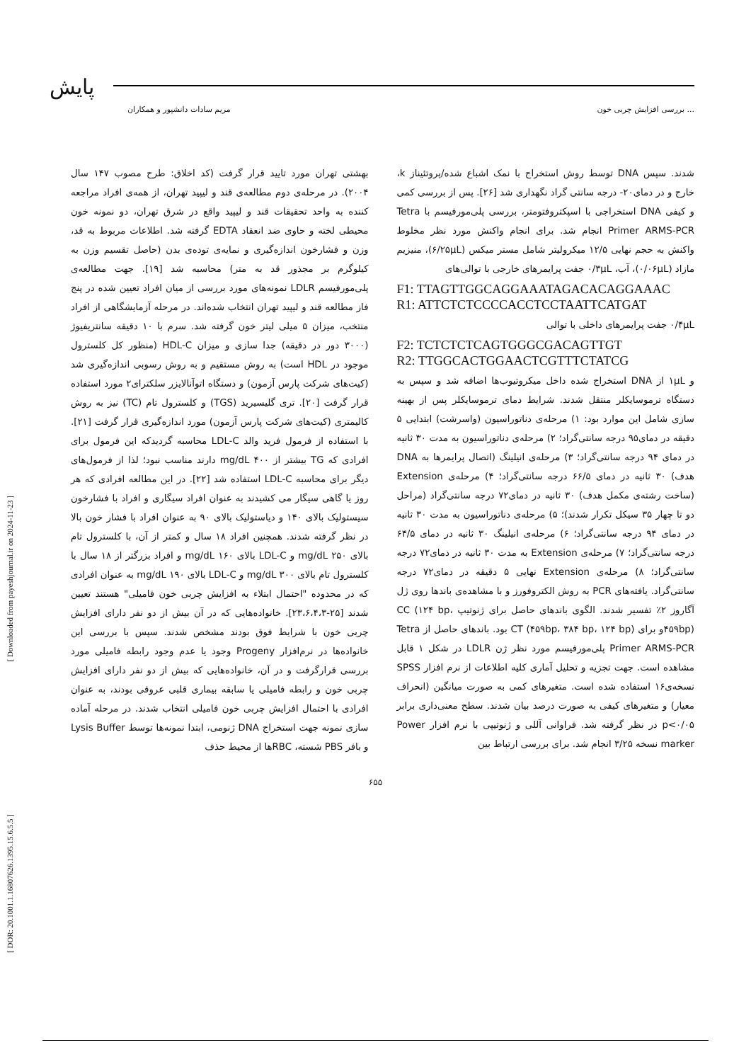پایش
مریم سادات دانشپور و همکاران بررسی افزایش چربی خون ...
بهشتی تهران مورد تایید قرار گرفت (کد اخلاق: طرح مصوب ۱۴۷ سال ۲۰۰۴). در مرحله‌ی دوم مطالعه‌ی قند و لیپید تهران، از همه‌ی افراد مراجعه کننده به واحد تحقیقات قند و لیپید واقع در شرق تهران، دو نمونه خون محیطی لخته و حاوی ضد انعقاد EDTA گرفته شد. اطلاعات مربوط به قد، وزن و فشارخون اندازه‌گیری و نمایه‌ی توده‌ی بدن (حاصل تقسیم وزن به کیلوگرم بر مجذور قد به متر) محاسبه شد [۱۹]. جهت مطالعه‌ی پلی‌مورفیسم LDLR نمونه‌های مورد بررسی از میان افراد تعیین شده در پنج فاز مطالعه قند و لیپید تهران انتخاب شده‌اند. در مرحله آزمایشگاهی از افراد منتخب، میزان ۵ میلی لیتر خون گرفته شد. سرم با ۱۰ دقیقه سانتریفیوژ (۳۰۰۰ دور در دقیقه) جدا سازی و میزان HDL-C (منظور کل کلسترول موجود در HDL است) به روش مستقیم و به روش رسوبی اندازه‌گیری شد (کیت‌های شرکت پارس آزمون) و دستگاه اتوآنالایزر سلکترای۲ مورد استفاده قرار گرفت [۲۰]. تری گلیسیرید (TGS) و کلسترول تام (TC) نیز به روش کالیمتری (کیت‌های شرکت پارس آزمون) مورد اندازه‌گیری قرار گرفت [۲۱]. با استفاده از فرمول فرید والد LDL-C محاسبه گردیدکه این فرمول برای افرادی که TG بیشتر از ۴۰۰ mg/dL دارند مناسب نبود؛ لذا از فرمول‌های دیگر برای محاسبه LDL-C استفاده شد [۲۲]. در این مطالعه افرادی که هر روز یا گاهی سیگار می کشیدند به عنوان افراد سیگاری و افراد با فشارخون سیستولیک بالای ۱۴۰ و دیاستولیک بالای ۹۰ به عنوان افراد با فشار خون بالا در نظر گرفته شدند. همچنین افراد ۱۸ سال و کمتر از آن، با کلسترول تام بالای ۲۵۰ mg/dL و LDL-C بالای ۱۶۰ mg/dL و افراد بزرگتر از ۱۸ سال با کلسترول تام بالای ۳۰۰ mg/dL و LDL-C بالای ۱۹۰ mg/dL به عنوان افرادی که در محدوده "احتمال ابتلاء به افزایش چربی خون فامیلی" هستند تعیین شدند [۲۵-۲۳،۶،۴،۳]. خانواده‌هایی که در آن بیش از دو نفر دارای افزایش چربی خون با شرایط فوق بودند مشخص شدند. سپس با بررسی این خانواده‌ها در نرم‌افزار Progeny وجود یا عدم وجود رابطه فامیلی مورد بررسی قرارگرفت و در آن، خانواده‌هایی که بیش از دو نفر دارای افزایش چربی خون و رابطه فامیلی یا سابقه بیماری قلبی عروقی بودند، به عنوان افرادی با احتمال افزایش چربی خون فامیلی انتخاب شدند. در مرحله آماده سازی نمونه جهت استخراج DNA ژنومی، ابتدا نمونه‌ها توسط Lysis Buffer و بافر PBS شسته، RBCها از محیط حذف
شدند. سپس DNA توسط روش استخراج با نمک اشباع شده/پروتئیناز k، خارج و در دمای۲۰- درجه سانتی گراد نگهداری شد [۲۶]. پس از بررسی کمی و کیفی DNA استخراجی با اسپکتروفتومتر، بررسی پلی‌مورفیسم با Tetra Primer ARMS-PCR انجام شد. برای انجام واکنش مورد نظر مخلوط واکنش به حجم نهایی ۱۲/۵ میکرولیتر شامل مستر میکس (۶/۲۵μL)، منیزیم مازاد (۰/۰۶μL)، آب، ۰/۳μL جفت پرایمرهای خارجی با توالی‌های
F1: TTAGTTGGCAGGAAATAGACACAGGAAAC
R1: ATTCTCTCCCCACCTCCTAATTCATGAT
۰/۴μL جفت پرایمرهای داخلی با توالی
F2: TCTCTCTCAGTGGGCGACAGTTGT
R2: TTGGCACTGGAACTCGTTTCTATCG
و ۱μL از DNA استخراج شده داخل میکروتیوب‌ها اضافه شد و سپس به دستگاه ترموسایکلر منتقل شدند. شرایط دمای ترموسایکلر پس از بهینه سازی شامل این موارد بود: ۱) مرحله‌ی دناتوراسیون (واسرشت) ابتدایی ۵ دقیقه در دمای۹۵ درجه سانتی‌گراد؛ ۲) مرحله‌ی دناتوراسیون به مدت ۳۰ ثانیه در دمای ۹۴ درجه سانتی‌گراد؛ ۳) مرحله‌ی انیلینگ (اتصال پرایمرها به DNA هدف) ۳۰ ثانیه در دمای ۶۶/۵ درجه سانتی‌گراد؛ ۴) مرحله‌ی Extension (ساخت رشته‌ی مکمل هدف) ۳۰ ثانیه در دمای۷۲ درجه سانتی‌گراد (مراحل دو تا چهار ۳۵ سیکل تکرار شدند)؛ ۵) مرحله‌ی دناتوراسیون به مدت ۳۰ ثانیه در دمای ۹۴ درجه سانتی‌گراد؛ ۶) مرحله‌ی انیلینگ ۳۰ ثانیه در دمای ۶۴/۵ درجه سانتی‌گراد؛ ۷) مرحله‌ی Extension به مدت ۳۰ ثانیه در دمای۷۲ درجه سانتی‌گراد؛ ۸) مرحله‌ی Extension نهایی ۵ دقیقه در دمای۷۲ درجه سانتی‌گراد. یافته‌های PCR به روش الکتروفورز و با مشاهده‌ی باندها روی ژل آگاروز ۲٪ تفسیر شدند. الگوی باندهای حاصل برای ژنوتیپ CC (۱۲۴ bp، ۴۵۹bp)و برای CT (۴۵۹bp، ۳۸۴ bp، ۱۲۴ bp) بود. باندهای حاصل از Tetra Primer ARMS-PCR پلی‌مورفیسم مورد نظر ژن LDLR در شکل ۱ قابل مشاهده است. جهت تجزیه و تحلیل آماری کلیه اطلاعات از نرم افزار SPSS نسخه‌ی۱۶ استفاده شده است. متغیرهای کمی به صورت میانگین (انحراف معیار) و متغیرهای کیفی به صورت درصد بیان شدند. سطح معنی‌داری برابر p<۰/۰۵ در نظر گرفته شد. فراوانی آللی و ژنوتیپی با نرم افزار Power marker نسخه ۳/۲۵ انجام شد. برای بررسی ارتباط بین
۶۵۵
[ Downloaded from payeshjournal.ir on 2024-11-23 ]
[ DOR: 20.1001.1.16807626.1395.15.6.5.5 ]